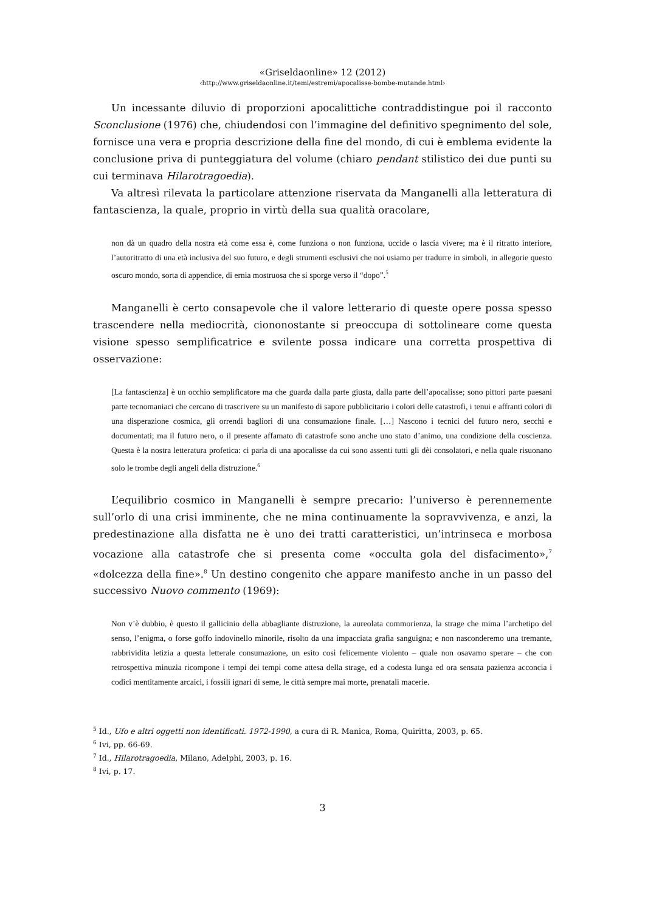«Griseldaonline» 12 (2012)
‹http://www.griseldaonline.it/temi/estremi/apocalisse-bombe-mutande.html›
Un incessante diluvio di proporzioni apocalittiche contraddistingue poi il racconto Sconclusione (1976) che, chiudendosi con l’immagine del definitivo spegnimento del sole, fornisce una vera e propria descrizione della fine del mondo, di cui è emblema evidente la conclusione priva di punteggiatura del volume (chiaro pendant stilistico dei due punti su cui terminava Hilarotragoedia).
Va altresì rilevata la particolare attenzione riservata da Manganelli alla letteratura di fantascienza, la quale, proprio in virtù della sua qualità oracolare,
non dà un quadro della nostra età come essa è, come funziona o non funziona, uccide o lascia vivere; ma è il ritratto interiore, l’autoritratto di una età inclusiva del suo futuro, e degli strumenti esclusivi che noi usiamo per tradurre in simboli, in allegorie questo oscuro mondo, sorta di appendice, di ernia mostruosa che si sporge verso il “dopo”.<sup>5</sup>
Manganelli è certo consapevole che il valore letterario di queste opere possa spesso trascendere nella mediocrità, ciononostante si preoccupa di sottolineare come questa visione spesso semplificatrice e svilente possa indicare una corretta prospettiva di osservazione:
[La fantascienza] è un occhio semplificatore ma che guarda dalla parte giusta, dalla parte dell’apocalisse; sono pittori parte paesani parte tecnomaniaci che cercano di trascrivere su un manifesto di sapore pubblicitario i colori delle catastrofi, i tenui e affranti colori di una disperazione cosmica, gli orrendi bagliori di una consumazione finale. […] Nascono i tecnici del futuro nero, secchi e documentati; ma il futuro nero, o il presente affamato di catastrofe sono anche uno stato d’animo, una condizione della coscienza. Questa è la nostra letteratura profetica: ci parla di una apocalisse da cui sono assenti tutti gli dèi consolatori, e nella quale risuonano solo le trombe degli angeli della distruzione.<sup>6</sup>
L’equilibrio cosmico in Manganelli è sempre precario: l’universo è perennemente sull’orlo di una crisi imminente, che ne mina continuamente la sopravvivenza, e anzi, la predestinazione alla disfatta ne è uno dei tratti caratteristici, un’intrinseca e morbosa vocazione alla catastrofe che si presenta come «occulta gola del disfacimento»,<sup>7</sup> «dolcezza della fine».<sup>8</sup> Un destino congenito che appare manifesto anche in un passo del successivo Nuovo commento (1969):
Non v’è dubbio, è questo il gallicinio della abbagliante distruzione, la aureolata commorienza, la strage che mima l’archetipo del senso, l’enigma, o forse goffo indovinello minorile, risolto da una impacciata grafia sanguigna; e non nasconderemo una tremante, rabbrividita letizia a questa letterale consumazione, un esito così felicemente violento – quale non osavamo sperare – che con retrospettiva minuzia ricompone i tempi dei tempi come attesa della strage, ed a codesta lunga ed ora sensata pazienza acconcia i codici mentitamente arcaici, i fossili ignari di seme, le città sempre mai morte, prenatali macerie.
<sup>5</sup> Id., Ufo e altri oggetti non identificati. 1972-1990, a cura di R. Manica, Roma, Quiritta, 2003, p. 65.
<sup>6</sup> Ivi, pp. 66-69.
<sup>7</sup> Id., Hilarotragoedia, Milano, Adelphi, 2003, p. 16.
<sup>8</sup> Ivi, p. 17.
3